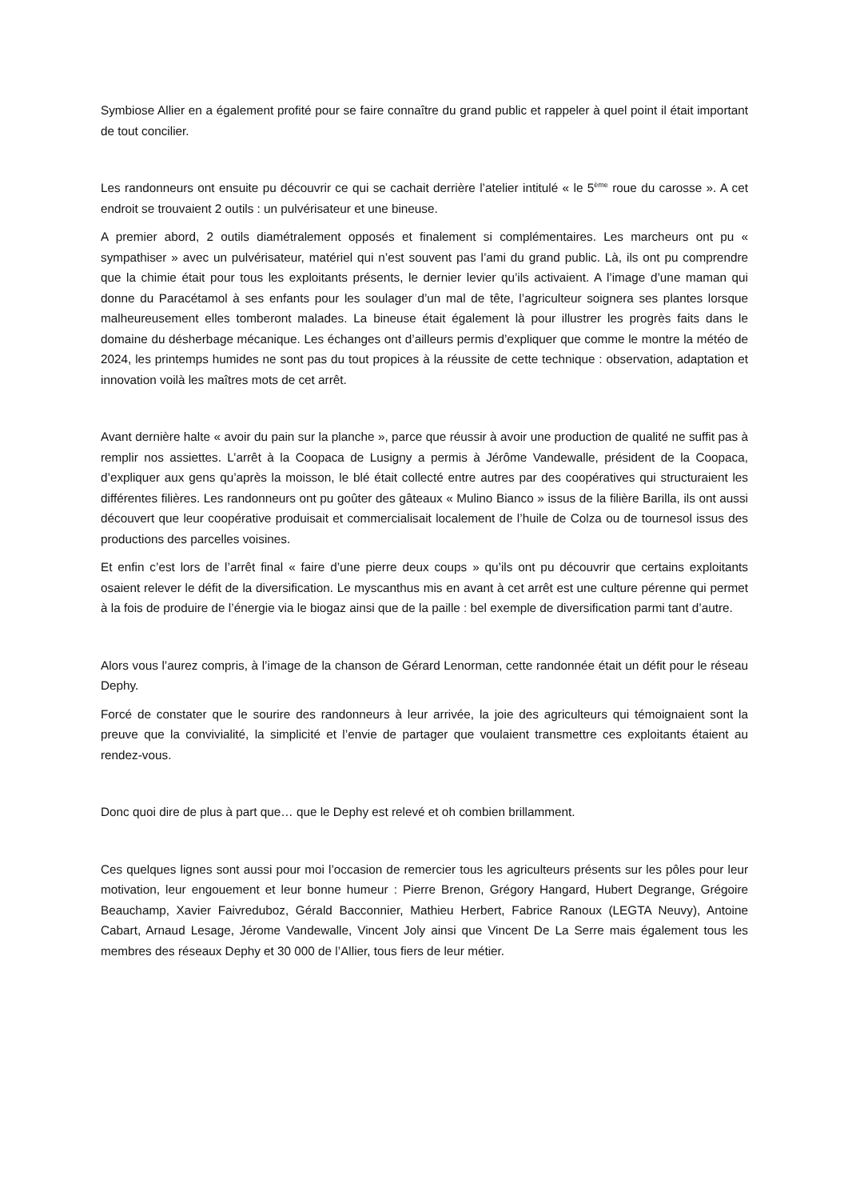Symbiose Allier en a également profité pour se faire connaître du grand public et rappeler à quel point il était important de tout concilier.
Les randonneurs ont ensuite pu découvrir ce qui se cachait derrière l’atelier intitulé « le 5<sup>ème</sup> roue du carosse ». A cet endroit se trouvaient 2 outils : un pulvérisateur et une bineuse.
A premier abord, 2 outils diamétralement opposés et finalement si complémentaires. Les marcheurs ont pu « sympathiser » avec un pulvérisateur, matériel qui n’est souvent pas l’ami du grand public. Là, ils ont pu comprendre que la chimie était pour tous les exploitants présents, le dernier levier qu’ils activaient. A l’image d’une maman qui donne du Paracétamol à ses enfants pour les soulager d’un mal de tête, l’agriculteur soignera ses plantes lorsque malheureusement elles tomberont malades. La bineuse était également là pour illustrer les progrès faits dans le domaine du désherbage mécanique. Les échanges ont d’ailleurs permis d’expliquer que comme le montre la météo de 2024, les printemps humides ne sont pas du tout propices à la réussite de cette technique : observation, adaptation et innovation voilà les maîtres mots de cet arrêt.
Avant dernière halte « avoir du pain sur la planche », parce que réussir à avoir une production de qualité ne suffit pas à remplir nos assiettes. L’arrêt à la Coopaca de Lusigny a permis à Jérôme Vandewalle, président de la Coopaca, d’expliquer aux gens qu’après la moisson, le blé était collecté entre autres par des coopératives qui structuraient les différentes filières. Les randonneurs ont pu goûter des gâteaux « Mulino Bianco » issus de la filière Barilla, ils ont aussi découvert que leur coopérative produisait et commercialisait localement de l’huile de Colza ou de tournesol issus des productions des parcelles voisines.
Et enfin c’est lors de l’arrêt final « faire d’une pierre deux coups » qu’ils ont pu découvrir que certains exploitants osaient relever le défit de la diversification. Le myscanthus mis en avant à cet arrêt est une culture pérenne qui permet à la fois de produire de l’énergie via le biogaz ainsi que de la paille : bel exemple de diversification parmi tant d’autre.
Alors vous l’aurez compris, à l’image de la chanson de Gérard Lenorman, cette randonnée était un défit pour le réseau Dephy.
Forcé de constater que le sourire des randonneurs à leur arrivée, la joie des agriculteurs qui témoignaient sont la preuve que la convivialité, la simplicité et l’envie de partager que voulaient transmettre ces exploitants étaient au rendez-vous.
Donc quoi dire de plus à part que… que le Dephy est relevé et oh combien brillamment.
Ces quelques lignes sont aussi pour moi l’occasion de remercier tous les agriculteurs présents sur les pôles pour leur motivation, leur engouement et leur bonne humeur : Pierre Brenon, Grégory Hangard, Hubert Degrange, Grégoire Beauchamp, Xavier Faivreduboz, Gérald Bacconnier, Mathieu Herbert, Fabrice Ranoux (LEGTA Neuvy), Antoine Cabart, Arnaud Lesage, Jérome Vandewalle, Vincent Joly ainsi que Vincent De La Serre mais également tous les membres des réseaux Dephy et 30 000 de l’Allier, tous fiers de leur métier.